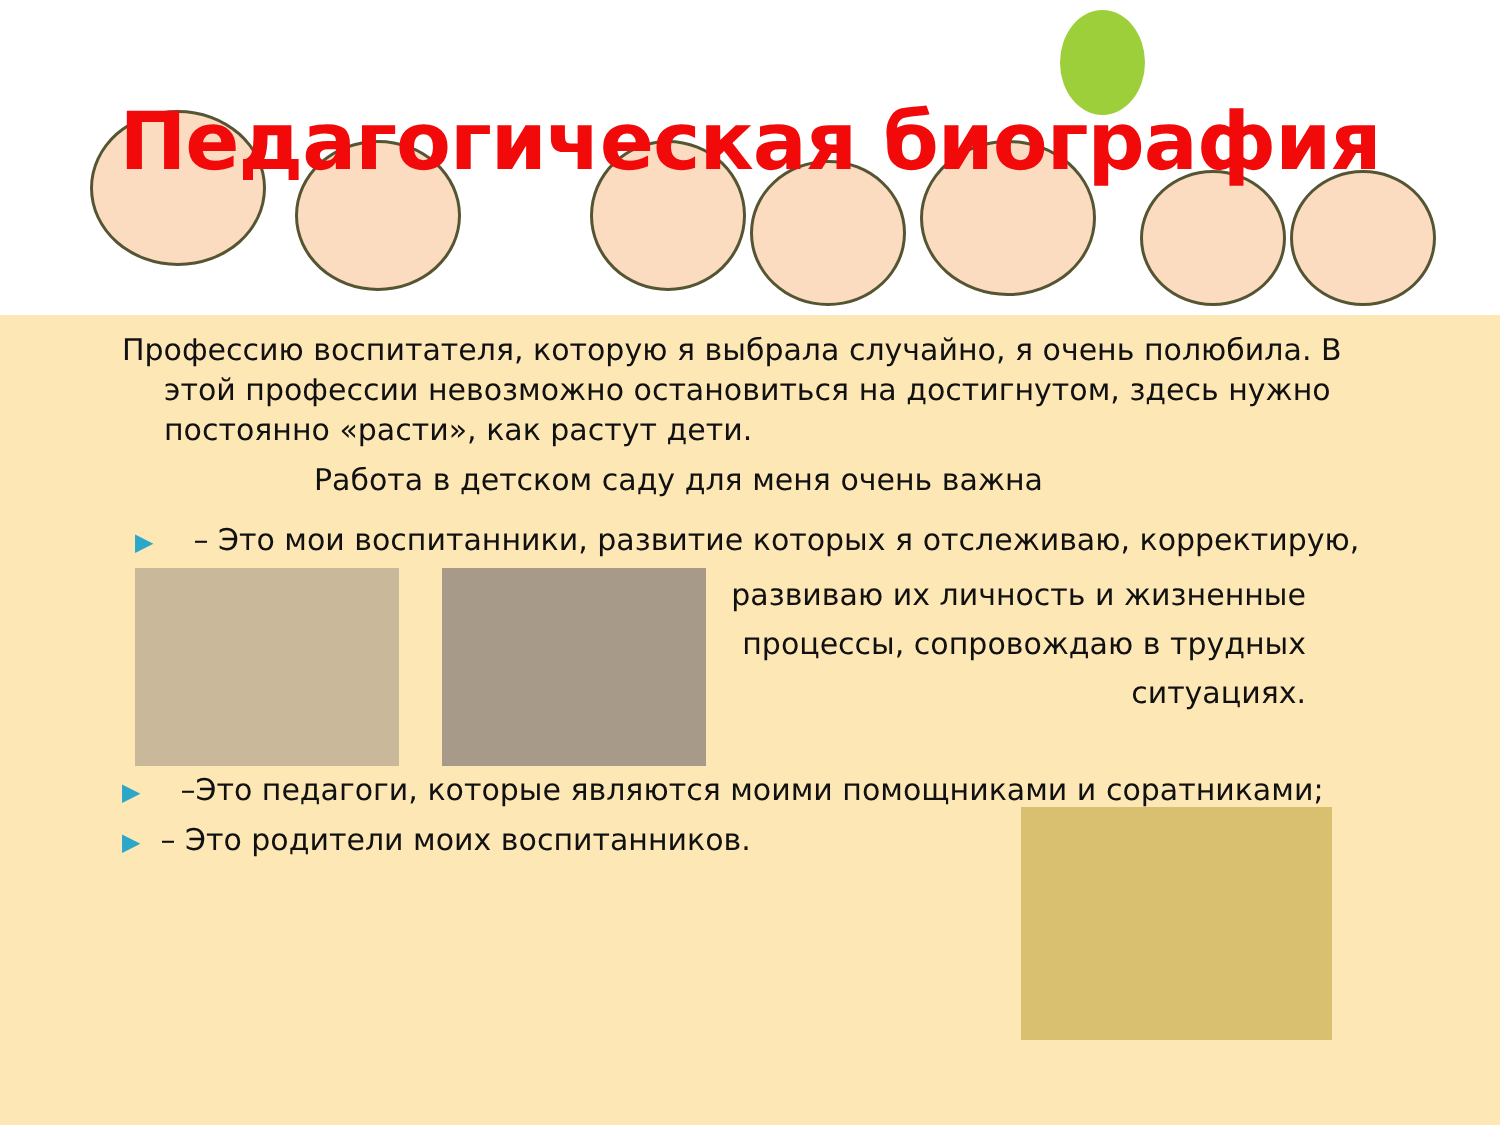Педагогическая биография
Профессию воспитателя, которую я выбрала случайно, я очень полюбила. В
этой профессии невозможно остановиться на достигнутом, здесь нужно постоянно «расти», как растут дети.
Работа в детском саду для меня очень важна
▶ – Это мои воспитанники, развитие которых я отслеживаю, корректирую,
развиваю их личность и жизненные процессы, сопровождаю в трудных ситуациях.
▶ –Это педагоги, которые являются моими помощниками и соратниками;
▶ – Это родители моих воспитанников.